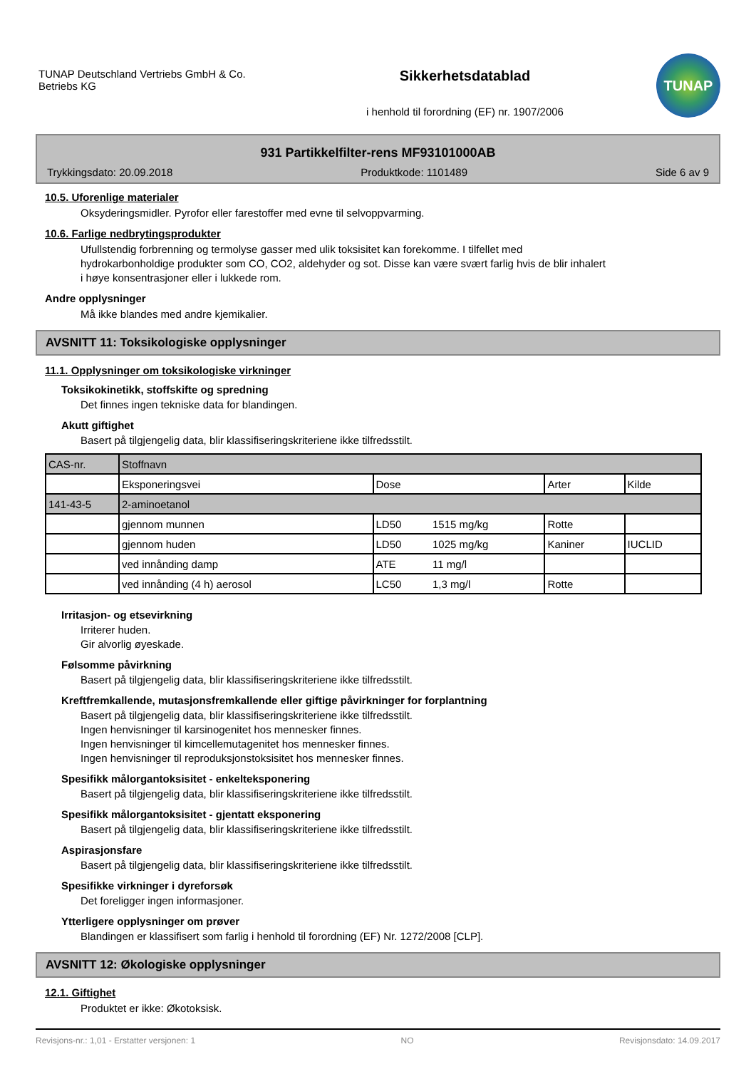TUNAP Deutschland Vertriebs GmbH & Co.
Betriebs KG
Sikkerhetsdatablad
i henhold til forordning (EF) nr. 1907/2006
TUNAP
931 Partikkelfilter-rens MF93101000AB
Trykkingsdato: 20.09.2018 Produktkode: 1101489 Side 6 av 9
10.5. Uforenlige materialer
Oksyderingsmidler. Pyrofor eller farestoffer med evne til selvoppvarming.
10.6. Farlige nedbrytingsprodukter
Ufullstendig forbrenning og termolyse gasser med ulik toksisitet kan forekomme. I tilfellet med
hydrokarbonholdige produkter som CO, CO2, aldehyder og sot. Disse kan være svært farlig hvis de blir inhalert
i høye konsentrasjoner eller i lukkede rom.
Andre opplysninger
Må ikke blandes med andre kjemikalier.
AVSNITT 11: Toksikologiske opplysninger
11.1. Opplysninger om toksikologiske virkninger
Toksikokinetikk, stoffskifte og spredning
Det finnes ingen tekniske data for blandingen.
Akutt giftighet
Basert på tilgjengelig data, blir klassifiseringskriteriene ikke tilfredsstilt.
| CAS-nr. | Stoffnavn | | | | |
| | Eksponeringsvei | Dose | | Arter | Kilde |
| 141-43-5 | 2-aminoetanol | | | | |
| | gjennom munnen | LD50 | 1515 mg/kg | Rotte | |
| | gjennom huden | LD50 | 1025 mg/kg | Kaniner | IUCLID |
| | ved innånding damp | ATE | 11 mg/l | | |
| | ved innånding (4 h) aerosol | LC50 | 1,3 mg/l | Rotte | |
Irritasjon- og etsevirkning
Irriterer huden.
Gir alvorlig øyeskade.
Følsomme påvirkning
Basert på tilgjengelig data, blir klassifiseringskriteriene ikke tilfredsstilt.
Kreftfremkallende, mutasjonsfremkallende eller giftige påvirkninger for forplantning
Basert på tilgjengelig data, blir klassifiseringskriteriene ikke tilfredsstilt.
Ingen henvisninger til karsinogenitet hos mennesker finnes.
Ingen henvisninger til kimcellemutagenitet hos mennesker finnes.
Ingen henvisninger til reproduksjonstoksisitet hos mennesker finnes.
Spesifikk målorgantoksisitet - enkelteksponering
Basert på tilgjengelig data, blir klassifiseringskriteriene ikke tilfredsstilt.
Spesifikk målorgantoksisitet - gjentatt eksponering
Basert på tilgjengelig data, blir klassifiseringskriteriene ikke tilfredsstilt.
Aspirasjonsfare
Basert på tilgjengelig data, blir klassifiseringskriteriene ikke tilfredsstilt.
Spesifikke virkninger i dyreforsøk
Det foreligger ingen informasjoner.
Ytterligere opplysninger om prøver
Blandingen er klassifisert som farlig i henhold til forordning (EF) Nr. 1272/2008 [CLP].
AVSNITT 12: Økologiske opplysninger
12.1. Giftighet
Produktet er ikke: Økotoksisk.
Revisjons-nr.: 1,01 - Erstatter versjonen: 1 NO Revisjonsdato: 14.09.2017